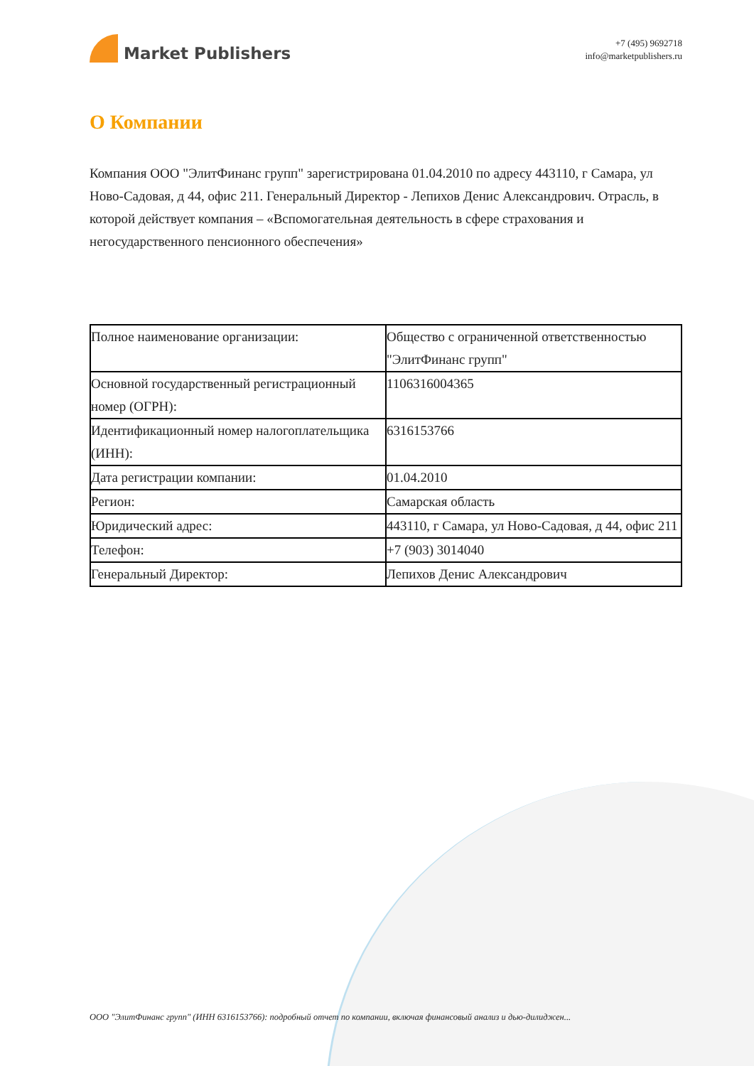Market Publishers
+7 (495) 9692718
info@marketpublishers.ru
О Компании
Компания ООО "ЭлитФинанс групп" зарегистрирована 01.04.2010 по адресу 443110, г Самара, ул Ново-Садовая, д 44, офис 211. Генеральный Директор - Лепихов Денис Александрович. Отрасль, в которой действует компания – «Вспомогательная деятельность в сфере страхования и негосударственного пенсионного обеспечения»
| Полное наименование организации: | Общество с ограниченной ответственностью "ЭлитФинанс групп" |
| Основной государственный регистрационный номер (ОГРН): | 1106316004365 |
| Идентификационный номер налогоплательщика (ИНН): | 6316153766 |
| Дата регистрации компании: | 01.04.2010 |
| Регион: | Самарская область |
| Юридический адрес: | 443110, г Самара, ул Ново-Садовая, д 44, офис 211 |
| Телефон: | +7 (903) 3014040 |
| Генеральный Директор: | Лепихов Денис Александрович |
ООО "ЭлитФинанс групп" (ИНН 6316153766): подробный отчет по компании, включая финансовый анализ и дью-дилиджен...